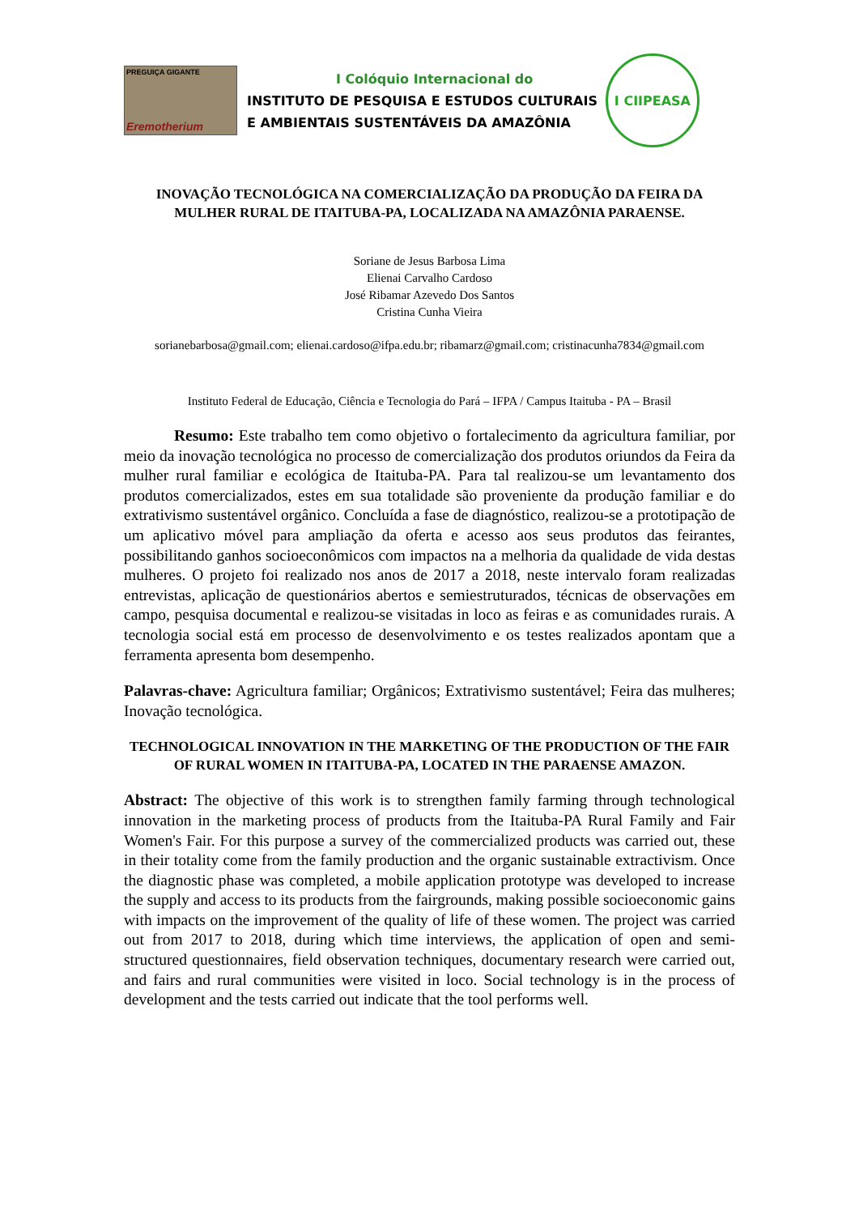PREGUIÇA GIGANTE
Eremotherium
I Colóquio Internacional do
INSTITUTO DE PESQUISA E ESTUDOS CULTURAIS
E AMBIENTAIS SUSTENTÁVEIS DA AMAZÔNIA
I CIIPEASA
INOVAÇÃO TECNOLÓGICA NA COMERCIALIZAÇÃO DA PRODUÇÃO DA FEIRA DA MULHER RURAL DE ITAITUBA-PA, LOCALIZADA NA AMAZÔNIA PARAENSE.
Soriane de Jesus Barbosa Lima
Elienai Carvalho Cardoso
José Ribamar Azevedo Dos Santos
Cristina Cunha Vieira
sorianebarbosa@gmail.com; elienai.cardoso@ifpa.edu.br; ribamarz@gmail.com; cristinacunha7834@gmail.com
Instituto Federal de Educação, Ciência e Tecnologia do Pará – IFPA / Campus Itaituba - PA – Brasil
Resumo: Este trabalho tem como objetivo o fortalecimento da agricultura familiar, por meio da inovação tecnológica no processo de comercialização dos produtos oriundos da Feira da mulher rural familiar e ecológica de Itaituba-PA. Para tal realizou-se um levantamento dos produtos comercializados, estes em sua totalidade são proveniente da produção familiar e do extrativismo sustentável orgânico. Concluída a fase de diagnóstico, realizou-se a prototipação de um aplicativo móvel para ampliação da oferta e acesso aos seus produtos das feirantes, possibilitando ganhos socioeconômicos com impactos na a melhoria da qualidade de vida destas mulheres. O projeto foi realizado nos anos de 2017 a 2018, neste intervalo foram realizadas entrevistas, aplicação de questionários abertos e semiestruturados, técnicas de observações em campo, pesquisa documental e realizou-se visitadas in loco as feiras e as comunidades rurais. A tecnologia social está em processo de desenvolvimento e os testes realizados apontam que a ferramenta apresenta bom desempenho.
Palavras-chave: Agricultura familiar; Orgânicos; Extrativismo sustentável; Feira das mulheres; Inovação tecnológica.
TECHNOLOGICAL INNOVATION IN THE MARKETING OF THE PRODUCTION OF THE FAIR OF RURAL WOMEN IN ITAITUBA-PA, LOCATED IN THE PARAENSE AMAZON.
Abstract: The objective of this work is to strengthen family farming through technological innovation in the marketing process of products from the Itaituba-PA Rural Family and Fair Women's Fair. For this purpose a survey of the commercialized products was carried out, these in their totality come from the family production and the organic sustainable extractivism. Once the diagnostic phase was completed, a mobile application prototype was developed to increase the supply and access to its products from the fairgrounds, making possible socioeconomic gains with impacts on the improvement of the quality of life of these women. The project was carried out from 2017 to 2018, during which time interviews, the application of open and semi-structured questionnaires, field observation techniques, documentary research were carried out, and fairs and rural communities were visited in loco. Social technology is in the process of development and the tests carried out indicate that the tool performs well.